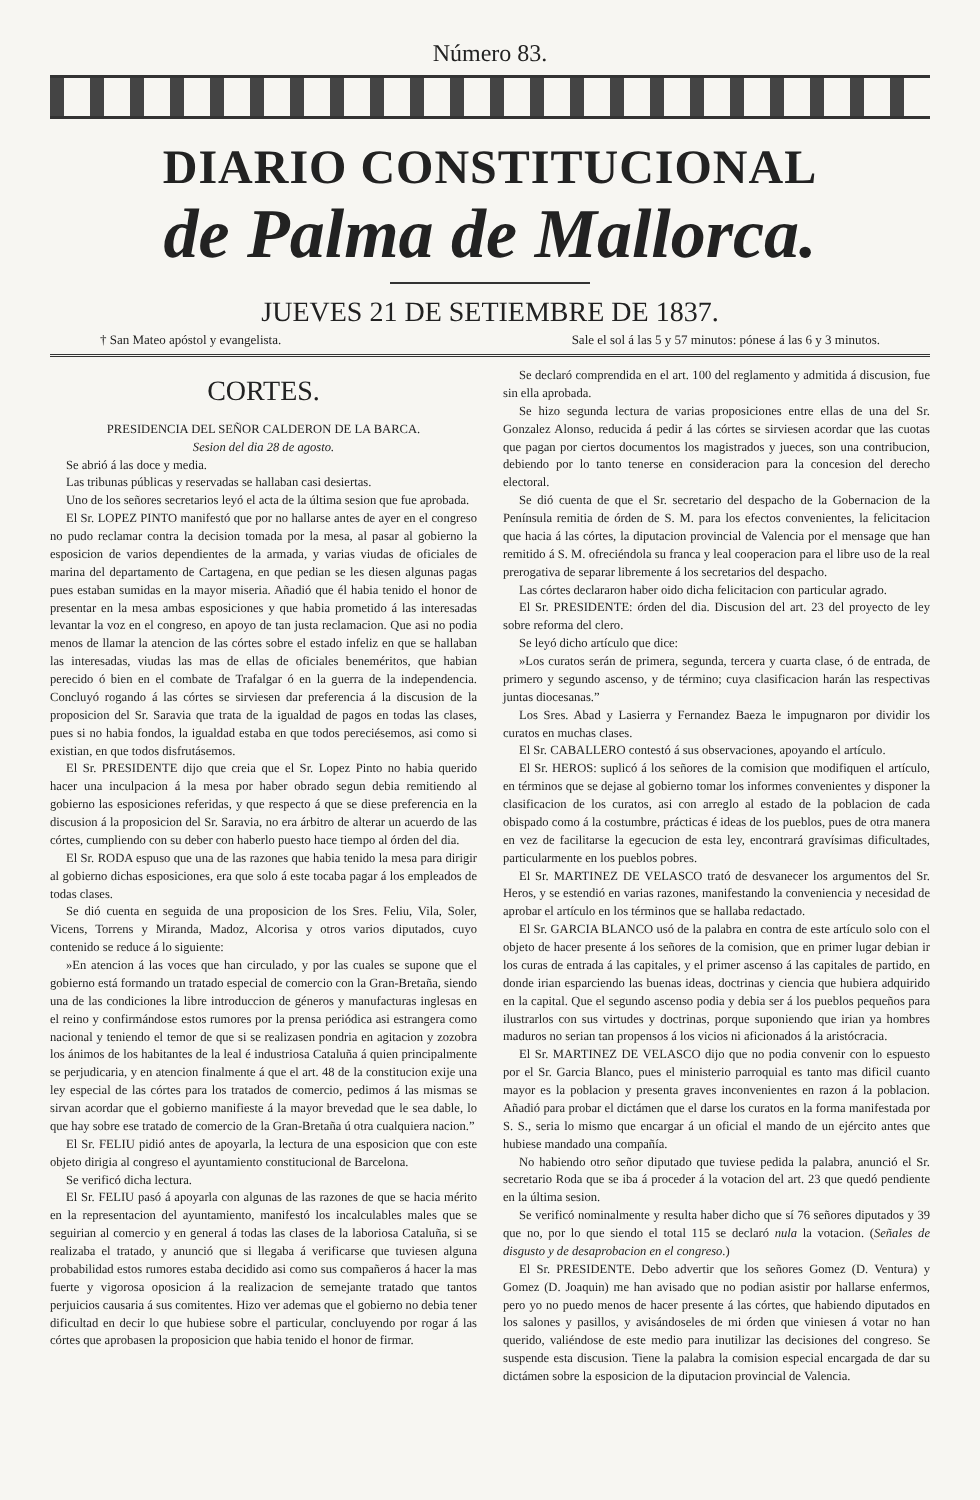Número 83.
DIARIO CONSTITUCIONAL
de Palma de Mallorca.
JUEVES 21 DE SETIEMBRE DE 1837.
† San Mateo apóstol y evangelista. Sale el sol á las 5 y 57 minutos: pónese á las 6 y 3 minutos.
CORTES.
PRESIDENCIA DEL SEÑOR CALDERON DE LA BARCA.
Sesion del dia 28 de agosto.
Se abrió á las doce y media.
Las tribunas públicas y reservadas se hallaban casi desiertas.
Uno de los señores secretarios leyó el acta de la última sesion que fue aprobada.
El Sr. LOPEZ PINTO manifestó que por no hallarse antes de ayer en el congreso no pudo reclamar contra la decision tomada por la mesa, al pasar al gobierno la esposicion de varios dependientes de la armada, y varias viudas de oficiales de marina del departamento de Cartagena, en que pedian se les diesen algunas pagas pues estaban sumidas en la mayor miseria. Añadió que él habia tenido el honor de presentar en la mesa ambas esposiciones y que habia prometido á las interesadas levantar la voz en el congreso, en apoyo de tan justa reclamacion. Que asi no podia menos de llamar la atencion de las córtes sobre el estado infeliz en que se hallaban las interesadas, viudas las mas de ellas de oficiales beneméritos, que habian perecido ó bien en el combate de Trafalgar ó en la guerra de la independencia. Concluyó rogando á las córtes se sirviesen dar preferencia á la discusion de la proposicion del Sr. Saravia que trata de la igualdad de pagos en todas las clases, pues si no habia fondos, la igualdad estaba en que todos pereciésemos, asi como si existian, en que todos disfrutásemos.
El Sr. PRESIDENTE dijo que creia que el Sr. Lopez Pinto no habia querido hacer una inculpacion á la mesa por haber obrado segun debia remitiendo al gobierno las esposiciones referidas, y que respecto á que se diese preferencia en la discusion á la proposicion del Sr. Saravia, no era árbitro de alterar un acuerdo de las córtes, cumpliendo con su deber con haberlo puesto hace tiempo al órden del dia.
El Sr. RODA espuso que una de las razones que habia tenido la mesa para dirigir al gobierno dichas esposiciones, era que solo á este tocaba pagar á los empleados de todas clases.
Se dió cuenta en seguida de una proposicion de los Sres. Feliu, Vila, Soler, Vicens, Torrens y Miranda, Madoz, Alcorisa y otros varios diputados, cuyo contenido se reduce á lo siguiente:
»En atencion á las voces que han circulado, y por las cuales se supone que el gobierno está formando un tratado especial de comercio con la Gran-Bretaña, siendo una de las condiciones la libre introduccion de géneros y manufacturas inglesas en el reino y confirmándose estos rumores por la prensa periódica asi estrangera como nacional y teniendo el temor de que si se realizasen pondria en agitacion y zozobra los ánimos de los habitantes de la leal é industriosa Cataluña á quien principalmente se perjudicaria, y en atencion finalmente á que el art. 48 de la constitucion exije una ley especial de las córtes para los tratados de comercio, pedimos á las mismas se sirvan acordar que el gobierno manifieste á la mayor brevedad que le sea dable, lo que hay sobre ese tratado de comercio de la Gran-Bretaña ú otra cualquiera nacion.”
El Sr. FELIU pidió antes de apoyarla, la lectura de una esposicion que con este objeto dirigia al congreso el ayuntamiento constitucional de Barcelona.
Se verificó dicha lectura.
El Sr. FELIU pasó á apoyarla con algunas de las razones de que se hacia mérito en la representacion del ayuntamiento, manifestó los incalculables males que se seguirian al comercio y en general á todas las clases de la laboriosa Cataluña, si se realizaba el tratado, y anunció que si llegaba á verificarse que tuviesen alguna probabilidad estos rumores estaba decidido asi como sus compañeros á hacer la mas fuerte y vigorosa oposicion á la realizacion de semejante tratado que tantos perjuicios causaria á sus comitentes. Hizo ver ademas que el gobierno no debia tener dificultad en decir lo que hubiese sobre el particular, concluyendo por rogar á las córtes que aprobasen la proposicion que habia tenido el honor de firmar.
Se declaró comprendida en el art. 100 del reglamento y admitida á discusion, fue sin ella aprobada.
Se hizo segunda lectura de varias proposiciones entre ellas de una del Sr. Gonzalez Alonso, reducida á pedir á las córtes se sirviesen acordar que las cuotas que pagan por ciertos documentos los magistrados y jueces, son una contribucion, debiendo por lo tanto tenerse en consideracion para la concesion del derecho electoral.
Se dió cuenta de que el Sr. secretario del despacho de la Gobernacion de la Península remitia de órden de S. M. para los efectos convenientes, la felicitacion que hacia á las córtes, la diputacion provincial de Valencia por el mensage que han remitido á S. M. ofreciéndola su franca y leal cooperacion para el libre uso de la real prerogativa de separar libremente á los secretarios del despacho.
Las córtes declararon haber oido dicha felicitacion con particular agrado.
El Sr. PRESIDENTE: órden del dia. Discusion del art. 23 del proyecto de ley sobre reforma del clero.
Se leyó dicho artículo que dice:
»Los curatos serán de primera, segunda, tercera y cuarta clase, ó de entrada, de primero y segundo ascenso, y de término; cuya clasificacion harán las respectivas juntas diocesanas.”
Los Sres. Abad y Lasierra y Fernandez Baeza le impugnaron por dividir los curatos en muchas clases.
El Sr. CABALLERO contestó á sus observaciones, apoyando el artículo.
El Sr. HEROS: suplicó á los señores de la comision que modifiquen el artículo, en términos que se dejase al gobierno tomar los informes convenientes y disponer la clasificacion de los curatos, asi con arreglo al estado de la poblacion de cada obispado como á la costumbre, prácticas é ideas de los pueblos, pues de otra manera en vez de facilitarse la egecucion de esta ley, encontrará gravísimas dificultades, particularmente en los pueblos pobres.
El Sr. MARTINEZ DE VELASCO trató de desvanecer los argumentos del Sr. Heros, y se estendió en varias razones, manifestando la conveniencia y necesidad de aprobar el artículo en los términos que se hallaba redactado.
El Sr. GARCIA BLANCO usó de la palabra en contra de este artículo solo con el objeto de hacer presente á los señores de la comision, que en primer lugar debian ir los curas de entrada á las capitales, y el primer ascenso á las capitales de partido, en donde irian esparciendo las buenas ideas, doctrinas y ciencia que hubiera adquirido en la capital. Que el segundo ascenso podia y debia ser á los pueblos pequeños para ilustrarlos con sus virtudes y doctrinas, porque suponiendo que irian ya hombres maduros no serian tan propensos á los vicios ni aficionados á la aristócracia.
El Sr. MARTINEZ DE VELASCO dijo que no podia convenir con lo espuesto por el Sr. Garcia Blanco, pues el ministerio parroquial es tanto mas dificil cuanto mayor es la poblacion y presenta graves inconvenientes en razon á la poblacion. Añadió para probar el dictámen que el darse los curatos en la forma manifestada por S. S., seria lo mismo que encargar á un oficial el mando de un ejército antes que hubiese mandado una compañía.
No habiendo otro señor diputado que tuviese pedida la palabra, anunció el Sr. secretario Roda que se iba á proceder á la votacion del art. 23 que quedó pendiente en la última sesion.
Se verificó nominalmente y resulta haber dicho que sí 76 señores diputados y 39 que no, por lo que siendo el total 115 se declaró nula la votacion. (Señales de disgusto y de desaprobacion en el congreso.)
El Sr. PRESIDENTE. Debo advertir que los señores Gomez (D. Ventura) y Gomez (D. Joaquin) me han avisado que no podian asistir por hallarse enfermos, pero yo no puedo menos de hacer presente á las córtes, que habiendo diputados en los salones y pasillos, y avisándoseles de mi órden que viniesen á votar no han querido, valiéndose de este medio para inutilizar las decisiones del congreso. Se suspende esta discusion. Tiene la palabra la comision especial encargada de dar su dictámen sobre la esposicion de la diputacion provincial de Valencia.